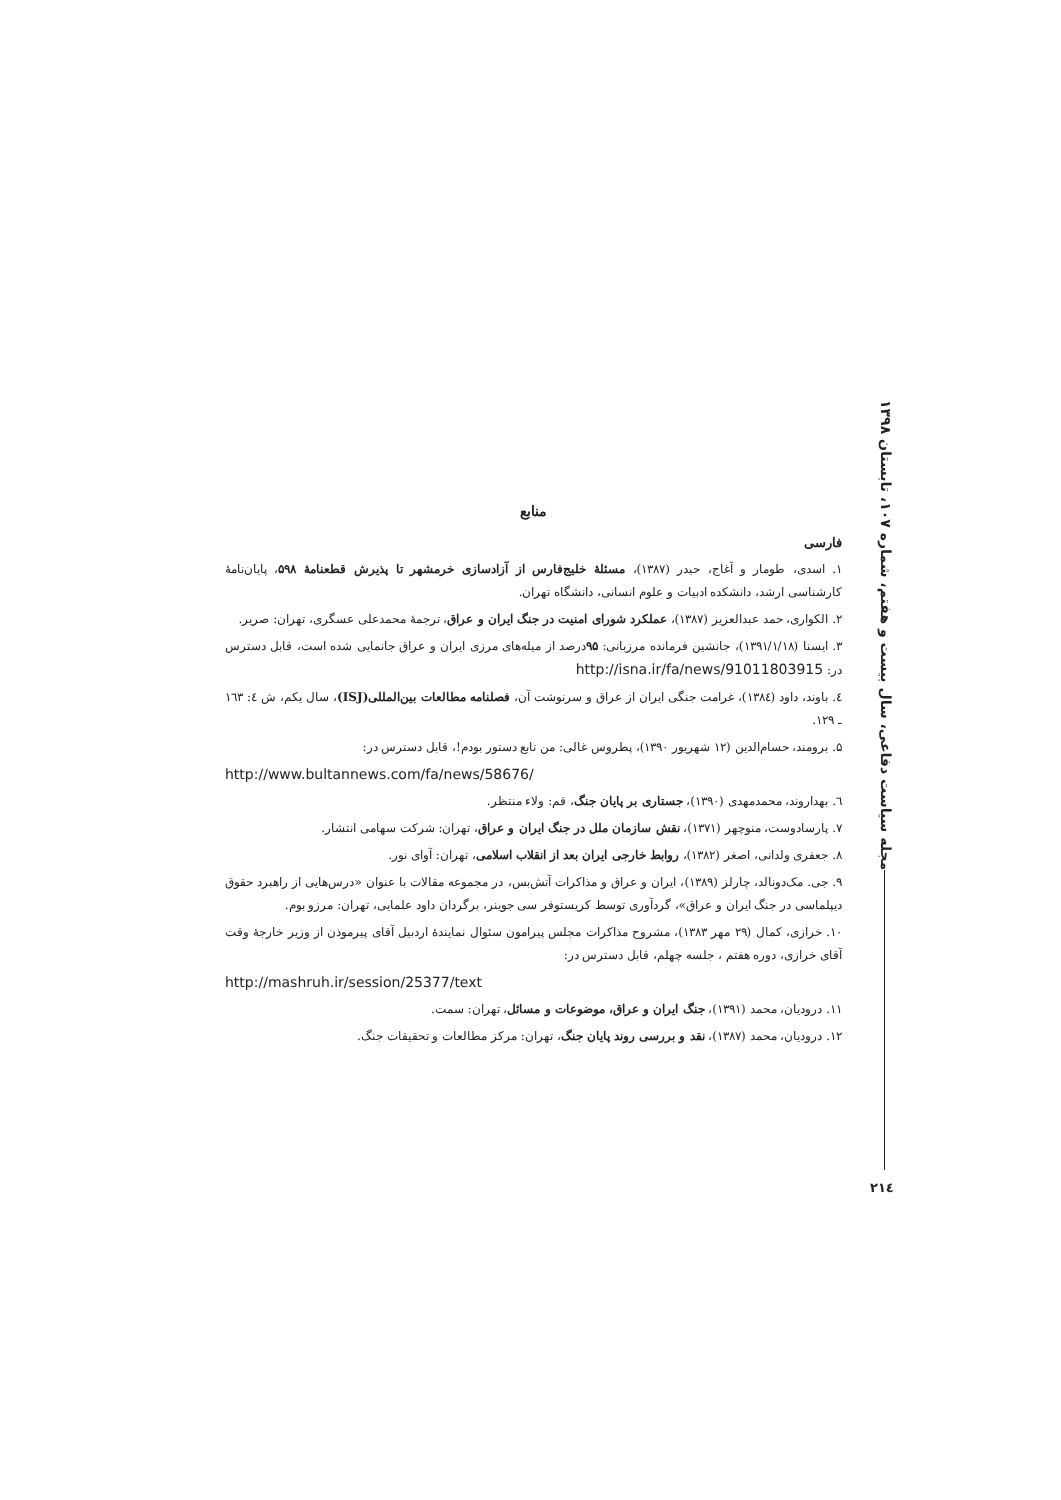مجله سیاست دفاعی، سال بیست و هفتم، شماره ۱۰۷، تابستان ۱۳۹۸
منابع
فارسی
۱. اسدی، طومار و آغاج، حیدر (۱۳۸۷)، مسئلهٔ خلیج‌فارس از آزادسازی خرمشهر تا پذیرش قطعنامهٔ ۵۹۸، پایان‌نامهٔ کارشناسی ارشد، دانشکده ادبیات و علوم انسانی، دانشگاه تهران.
۲. الکواری، حمد عبدالعزیز (۱۳۸۷)، عملکرد شورای امنیت در جنگ ایران و عراق، ترجمهٔ محمدعلی عسگری، تهران: صریر.
۳. ایسنا (۱۳۹۱/۱/۱۸)، جانشین فرمانده مرزبانی: ۹۵درصد از میله‌های مرزی ایران و عراق جانمایی شده است، قابل دسترس در: http://isna.ir/fa/news/91011803915
٤. باوند، داود (۱۳۸٤)، غرامت جنگی ایران از عراق و سرنوشت آن، فصلنامه مطالعات بین‌المللی(ISJ)، سال یکم، ش ٤: ۱٦۳ ـ ۱۲۹.
۵. برومند، حسام‌الدین (۱۲ شهریور ۱۳۹۰)، پطروس غالی: من تابع دستور بودم!، قابل دسترس در:
http://www.bultannews.com/fa/news/58676/
٦. بهداروند، محمدمهدی (۱۳۹۰)، جستاری بر پایان جنگ، قم: ولاء منتظر.
۷. پارسادوست، منوچهر (۱۳۷۱)، نقش سازمان ملل در جنگ ایران و عراق، تهران: شرکت سهامی انتشار.
۸. جعفری ولدانی، اصغر (۱۳۸۲)، روابط خارجی ایران بعد از انقلاب اسلامی، تهران: آوای نور.
۹. جی. مک‌دونالد، چارلز (۱۳۸۹)، ایران و عراق و مذاکرات آتش‌بس، در مجموعه مقالات با عنوان «درس‌هایی از راهبرد حقوق دیپلماسی در جنگ ایران و عراق»، گردآوری توسط کریستوفر سی جوینر، برگردان داود علمایی، تهران: مرزو بوم.
۱۰. خرازی، کمال (۲۹ مهر ۱۳۸۳)، مشروح مذاکرات مجلس پیرامون سئوال نمایندهٔ اردبیل آقای پیرموذن از وزیر خارجهٔ وقت آقای خرازی، دوره هفتم ، جلسه چهلم، قابل دسترس در:
http://mashruh.ir/session/25377/text
۱۱. درودیان، محمد (۱۳۹۱)، جنگ ایران و عراق، موضوعات و مسائل، تهران: سمت.
۱۲. درودیان، محمد (۱۳۸۷)، نقد و بررسی روند پایان جنگ، تهران: مرکز مطالعات و تحقیقات جنگ.
۲۱٤